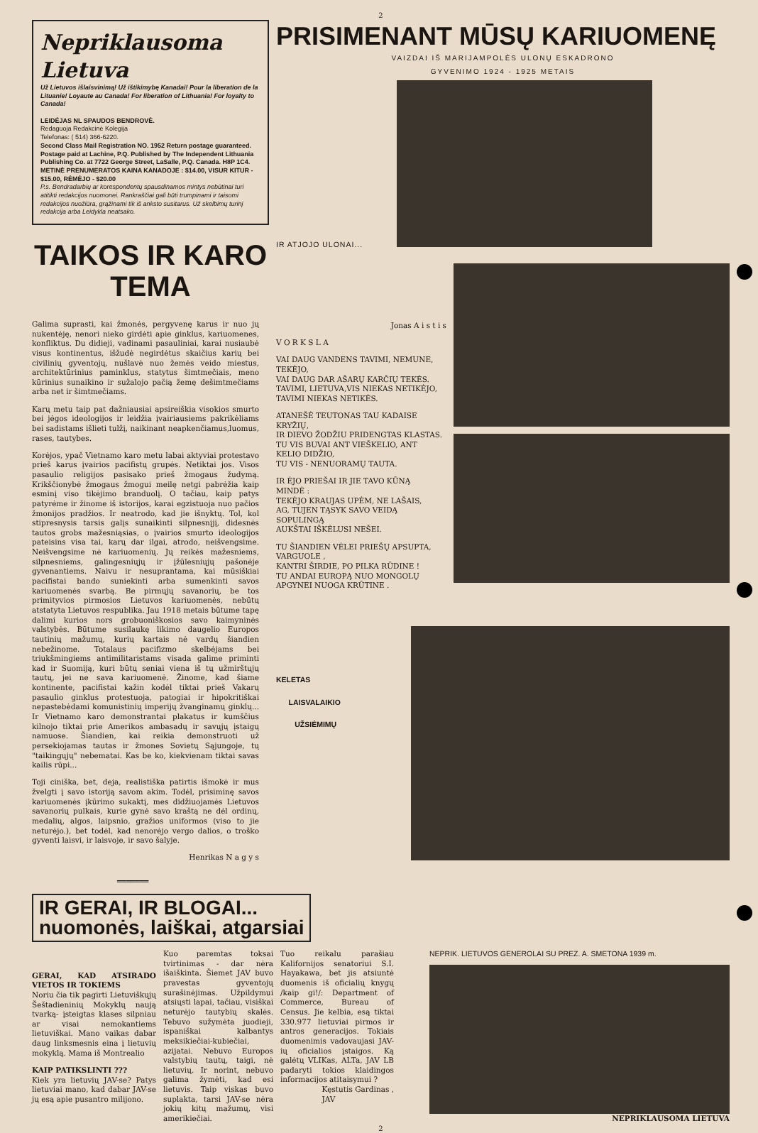2
Nepriklausoma Lietuva
Už Lietuvos išlaisvinimą! Už ištikimybę Kanadai! Pour la liberation de la Lituanie! Loyaute au Canada! For liberation of Lithuania! For loyalty to Canada!
LEIDĖJAS NL SPAUDOS BENDROVĖ.
Redaguoja Redakcinė Kolegija
Telefonas: ( 514) 366-6220.
Second Class Mail Registration NO. 1952 Return postage guaranteed. Postage paid at Lachine, P.Q. Published by The Independent Lithuania Publishing Co. at 7722 George Street, LaSalle, P.Q. Canada. H8P 1C4.
METINĖ PRENUMERATOS KAINA KANADOJE : $14.00, VISUR KITUR - $15.00, RĖMĖJO - $20.00
P.s. Bendradarbių ar korespondentų spausdinamos mintys nebūtinai turi atitikti redakcijos nuomonei. Rankraščiai gali būti trumpinami ir taisomi redakcijos nuožiūra, grąžinami tik iš anksto susitarus. Už skelbimų turinį redakcija arba Leidykla neatsako.
TAIKOS IR KARO
TEMA
Galima suprasti, kai žmonės, pergyvenę karus ir nuo jų nukentėję, nenori nieko girdėti apie ginklus, kariuomenes, konfliktus. Du didieji, vadinami pasauliniai, karai nusiaubė visus kontinentus, išžudė negirdėtus skaičius karių bei civilinių gyventojų, nušlavė nuo žemės veido miestus, architektūrinius paminklus, statytus šimtmečiais, meno kūrinius sunaikino ir sužalojo pačią žemę dešimtmečiams arba net ir šimtmečiams.
Karų metu taip pat dažniausiai apsireiškia visokios smurto bei jėgos ideologijos ir leidžia įvairiausiems pakrikėliams bei sadistams išlieti tulžį, naikinant neapkenčiamus,luomus, rases, tautybes.
Korėjos, ypač Vietnamo karo metu labai aktyviai protestavo prieš karus įvairios pacifistų grupės. Netiktai jos. Visos pasaulio religijos pasisako prieš žmogaus žudymą. Krikščionybė žmogaus žmogui meilę netgi pabrėžia kaip esminį viso tikėjimo branduolį. O tačiau, kaip patys patyrėme ir žinome iš istorijos, karai egzistuoja nuo pačios žmonijos pradžios. Ir neatrodo, kad jie išnyktų. Tol, kol stipresnysis tarsis galįs sunaikinti silpnesnįjį, didesnės tautos grobs mažesniąsias, o įvairios smurto ideologijos pateisins visa tai, karų dar ilgai, atrodo, neišvengsime. Neišvengsime nė kariuomenių. Jų reikės mažesniems, silpnesniems, galingesniųjų ir įžūlesniųjų pašonėje gyvenantiems. Naivu ir nesuprantama, kai mūsiškiai pacifistai bando suniekinti arba sumenkinti savos kariuomenės svarbą. Be pirmųjų savanorių, be tos primityvios pirmosios Lietuvos kariuomenės, nebūtų atstatyta Lietuvos respublika. Jau 1918 metais būtume tapę dalimi kurios nors grobuoniškosios savo kaimyninės valstybės. Būtume susilaukę likimo daugelio Europos tautinių mažumų, kurių kartais nė vardų šiandien nebežinome. Totalaus pacifizmo skelbėjams bei triukšmingiems antimilitaristams visada galime priminti kad ir Suomiją, kuri būtų seniai viena iš tų užmirštųjų tautų, jei ne sava kariuomenė. Žinome, kad šiame kontinente, pacifistai kažin kodėl tiktai prieš Vakarų pasaulio ginklus protestuoja, patogiai ir hipokritiškai nepastebėdami komunistinių imperijų žvanginamų ginklų... Ir Vietnamo karo demonstrantai plakatus ir kumščius kilnojo tiktai prie Amerikos ambasadų ir savųjų įstaigų namuose. Šiandien, kai reikia demonstruoti už persekiojamas tautas ir žmones Sovietų Sąjungoje, tų "taikingųjų" nebematai. Kas be ko, kiekvienam tiktai savas kailis rūpi...
Toji ciniška, bet, deja, realistiška patirtis išmokė ir mus žvelgti į savo istoriją savom akim. Todėl, prisiminę savos kariuomenės įkūrimo sukaktį, mes didžiuojamės Lietuvos savanorių pulkais, kurie gynė savo kraštą ne dėl ordinų, medalių, algos, laipsnio, gražios uniformos (viso to jie neturėjo.), bet todėl, kad nenorėjo vergo dalios, o troško gyventi laisvi, ir laisvoje, ir savo šalyje.
Henrikas N a g y s
PRISIMENANT MŪSŲ KARIUOMENĘ
VAIZDAI IŠ MARIJAMPOLĖS ULONŲ ESKADRONO
GYVENIMO 1924 - 1925 METAIS
IR ATJOJO ULONAI...
Jonas A i s t i s
V O R K S L A
VAI DAUG VANDENS TAVIMI, NEMUNE,
TEKĖJO,
VAI DAUG DAR AŠARŲ KARČIŲ TEKĖS.
TAVIMI, LIETUVA,VIS NIEKAS NETIKĖJO,
TAVIMI NIEKAS NETIKĖS.
ATANEŠĖ TEUTONAS TAU KADAISE
KRYŽIŲ,
IR DIEVO ŽODŽIU PRIDENGTAS KLASTAS.
TU VIS BUVAI ANT VIEŠKELIO, ANT
KELIO DIDŽIO,
TU VIS - NENUORAMŲ TAUTA.
IR ĖJO PRIEŠAI IR JIE TAVO KŪNĄ
MINDĖ :
TEKĖJO KRAUJAS UPĖM, NE LAŠAIS,
AG, TUJEN TĄSYK SAVO VEIDĄ
SOPULINGĄ
AUKŠTAI IŠKĖLUSI NEŠEI.
TU ŠIANDIEN VĖLEI PRIEŠŲ APSUPTA,
VARGUOLE ,
KANTRI ŠIRDIE, PO PILKA RŪDINE !
TU ANDAI EUROPĄ NUO MONGOLŲ
APGYNEI NUOGA KRŪTINE .
KELETAS
LAISVALAIKIO
UŽSIĖMIMŲ
═══════
IR GERAI, IR BLOGAI...
nuomonės, laiškai, atgarsiai
GERAI, KAD ATSIRADO VIETOS IR TOKIEMS
Noriu čia tik pagirti Lietuviškųjų Šeštadieninių Mokyklų naują tvarką- įsteigtas klases silpniau ar visai nemokantiems lietuviškai. Mano vaikas dabar daug linksmesnis eina į lietuvių mokyklą. Mama iš Montrealio
KAIP PATIKSLINTI ???
Kiek yra lietuvių JAV-se? Patys lietuviai mano, kad dabar JAV-se jų esą apie pusantro milijono.
Kuo paremtas toksai tvirtinimas - dar nėra išaiškinta. Šiemet JAV buvo pravestas gyventojų surašinėjimas. Užpildymui atsiųsti lapai, tačiau, visiškai neturėjo tautybių skalės. Tebuvo sužymėta juodieji, ispaniškai kalbantys meksikiečiai-kubiečiai, azijatai. Nebuvo Europos valstybių tautų, taigi, nė lietuvių. Ir norint, nebuvo galima žymėti, kad esi lietuvis. Taip viskas buvo suplakta, tarsi JAV-se nėra jokių kitų mažumų, visi amerikiečiai.
Tuo reikalu parašiau Kalifornijos senatoriui S.I. Hayakawa, bet jis atsiuntė duomenis iš oficialių knygų /kaip gi!/: Department of Commerce, Bureau of Census. Jie kelbia, esą tiktai 330.977 lietuviai pirmos ir antros generacijos. Tokiais duomenimis vadovaujasi JAV-ių oficialios įstaigos. Ką galėtų VLIKas, ALTa, JAV LB padaryti tokios klaidingos informacijos atitaisymui ?
Kęstutis Gardinas ,
JAV
NEPRIK. LIETUVOS GENEROLAI SU PREZ. A. SMETONA 1939 m.
NEPRIKLAUSOMA LIETUVA
2